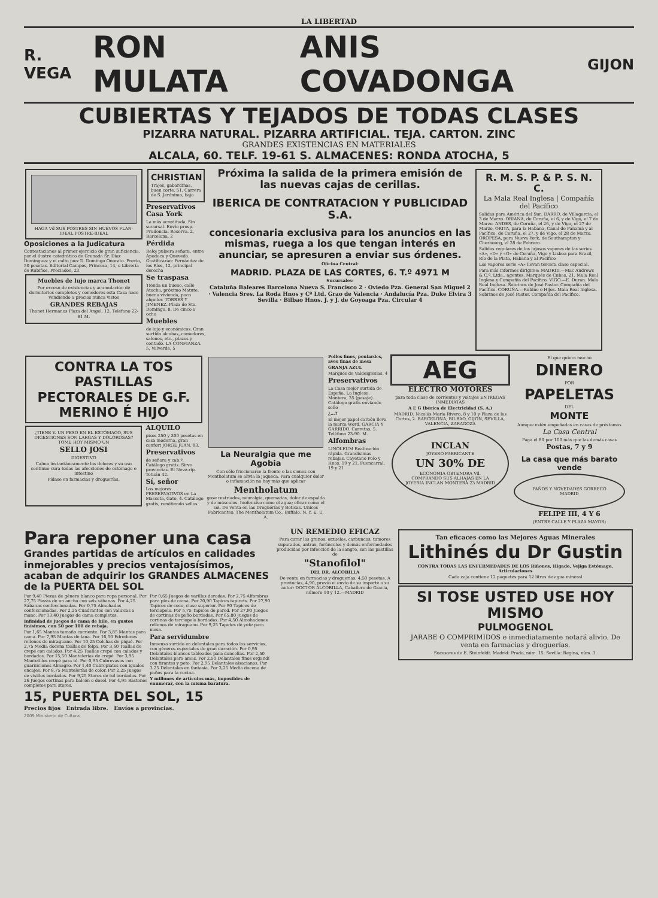LA LIBERTAD
R. VEGA
RON MULATA ANIS COVADONGA
GIJON
CUBIERTAS Y TEJADOS DE TODAS CLASES
PIZARRA NATURAL. PIZARRA ARTIFICIAL. TEJA. CARTON. ZINC
GRANDES EXISTENCIAS EN MATERIALES
ALCALA, 60. TELF. 19-61 S. ALMACENES: RONDA ATOCHA, 5
HAGA Vd SUS POSTRES SIN HUEVOS FLAN-IDEAL POSTRE-IDEAL
Oposiciones a la Judicatura
Contestaciones al primer ejercicio de gran suficiencia, por el ilustre catedrático de Granada Sr. Díaz Domínguez y el culto juez D. Domingo Onorato. Precio, 50 pesetas. Editorial Campos, Princesa, 14, o Librería de Rubiños, Preciados, 23.
Muebles de lujo marca Thonet
Por exceso de existencias y acumulación de dormitorios completos y comedores esta Casa hace vendiendo a precios nunca vistos
GRANDES REBAJAS
Thonet Hermanos Plaza del Angel, 12. Teléfono 22-81 M.
CHRISTIAN
Trajes, gabardinas, buen corte. 51, Carrera de S. Jerónimo, bajo
Preservativos Casa York
La más acreditada. Sin sucursal. Envío prosp. Prudencia. Reserva. 2, Barcelona, 2
Pérdida
Reloj pulsera señora, entre Apodaca y Quevedo. Gratificarán: Fernández de los Ríos, 12, principal derecha
Se traspasa
Tienda un bueno, calle Atocha, próximo Matute, buena vivienda, poco alquiler. TORRES Y JIMENEZ. Plaza de Sto. Domingo, 8. De cinco a ocho
Muebles
de lujo y económicos. Gran surtido alcobas, comedores, salones, etc., plazos y contado. LA CONFIANZA. 5, Valverde, 5
Próxima la salida de la primera emisión de las nuevas cajas de cerillas.
IBERICA DE CONTRATACION Y PUBLICIDAD S.A.
concesionaria exclusiva para los anuncios en las mismas, ruega a los que tengan interés en anunciar, se apresuren a enviar sus órdenes.
Oficina Central:
MADRID. PLAZA DE LAS CORTES, 6. T.º 4971 M
Sucursales:
Cataluña Baleares Barcelona Nueva S. Francisco 2 · Oviedo Pza. General San Miguel 2 · Valencia Sres. La Roda Hnos y Cª Ltd. Grao de Valencia · Andalucía Pza. Duke Elvira 3 Sevilla · Bilbao Hnos. J. y J. de Goyoaga Pza. Circular 4
R. M. S. P. & P. S. N. C.
La Mala Real Inglesa | Compañía del Pacífico
Salidas para América del Sur: DARRO, de Villagarcía, el 3 de Marzo. ORIANA, de Coruña, el 6, y de Vigo, el 7 de Marzo. ANDES, de Coruña, el 26, y de Vigo, el 27 de Marzo. ORITA, para la Habana, Canal de Panamá y al Pacífico, de Coruña, el 27, y de Vigo, el 28 de Marzo. OROPESA, para Nueva York, de Southampton y Cherbourg, el 28 de Febrero.
Salidas regulares de los lujosos vapores de las series «A», «D» y «O» de Coruña, Vigo y Lisboa para Brasil, Río de la Plata, Habana y al Pacífico
Los vapores serie «A» llevan tercera clase especial.
Para más informes dirigirse: MADRID.—Mac Andrews & C.ª, Ltda., agentes. Marqués de Cubas, 21. Mala Real Inglesa y Compañía del Pacífico. VIGO.—E. Durán. Mala Real Inglesa. Sobrinos de José Pastor. Compañía del Pacífico. CORUÑA.—Rubine e Hijos. Mala Real Inglesa. Sobrinos de José Pastor. Compañía del Pacífico.
CONTRA LA TOS PASTILLAS PECTORALES DE G.F. MERINO É HIJO
¿TIENE V. UN PESO EN EL ESTÓMAGO, SUS DIGESTIONES SON LARGAS Y DOLOROSAS? TOME HOY MISMO UN
SELLO JOSI
DIGESTIVO
Calma instantáneamente los dolores y su uso continuo cura todas las afecciones de estómago e intestino
Pídase en farmacias y droguerías.
ALQUILO
pisos 250 y 300 pesetas en casa moderna, gran confort JORGE JUAN, 83.
Preservativos
de señora y cab.º. Catálogo gratis. Sirvo provincias. El Neve-rip. Tetuán 42.
Sí, señor
Los mejores PRESERVATIVOS en La Mascota, Gato, 4. Catálogo gratis, remitiendo sellos.
La Neuralgia que me Agobia
Con sólo friccionarse la frente e las sienes con Mentholatum se alivia la jaqueca. Para cualquier dolor o inflamación no hay más que aplicar
Mentholatum
gose restriados, neuralgia, quemadas, dolor de espalda y de músculos. Inofensivo como el agua; eficaz como el sol. De venta en las Droguerías y Boticas. Unicos Fabricantes: The Mentholatum Co., Buffalo, N. Y. E. U. A.
Pollos finos, poulardes, aves finas de mesa
GRANJA AZUL
Marqués de Valdeiglesias, 4
Preservativos
La Casa mejor surtida de España, La Inglesa. Montera, 35 (pasaje). Catálogo gratis enviando sello
¿...?
El mejor papel carbón lleva la marca Word. GARCIA Y GARRIDO. Carretas, 5. Teléfono 23-90. M.
Alfombras
LINOLEUM Realización rápida. Grandísimas rebajas. Cayetano Polo y Hnos. 19 y 21, Fuencarral, 19 y 21
AEG
ELECTRO MOTORES
para toda clase de corrientes y voltajes ENTREGAS INMEDIATAS
A E G Ibérica de Electricidad (S. A.)
MADRID: Nicolás María Rivero, 8 y 10 y Plaza de las Cortes, 2. BARCELONA, BILBAO, GIJON, SEVILLA, VALENCIA, ZARAGOZA
INCLAN
JOYERO FABRICANTE
UN 30% DE
ECONOMIA OBTENDRA Vd. COMPRANDO SUS ALHAJAS EN LA JOYERIA INCLAN MONTERA 23 MADRID
El que quiera mucho
DINERO
POR
PAPELETAS
DEL
MONTE
Aunque estén empeñadas en casas de préstamos
La Casa Central
Paga el 80 por 100 más que las demás casas
Postas, 7 y 9
La casa que más barato vende
PAÑOS Y NOVEDADES GORRECO MADRID
FELIPE III, 4 Y 6
(ENTRE CALLE Y PLAZA MAYOR)
Para reponer una casa
Grandes partidas de artículos en calidades inmejorables y precios ventajosísimos, acaban de adquirir los GRANDES ALMACENES de la PUERTA DEL SOL
Por 9,40 Piezas de género blanco para ropa personal. Por 27,75 Piezas de un ancho con seis sábanas. Por 4,25 Sábanas confeccionadas. Por 0,75 Almohadas confeccionadas. Por 2,25 Cuadrantes con valuicas a mano. Por 13,40 Juegos de cama completos.
Infinidad de juegos de cama de hilo, en gustos finísimos, con 50 por 100 de rebaja.
Por 1,65 Mantas tamaño corriente. Por 3,85 Mantas para cama. Por 7,95 Mantas de lana. Por 16,50 Edredones rellenos de miraguano. Por 10,25 Colchas de piqué. Por 2,75 Media docena toallas de felpa. Por 3,60 Toallas de crepé con calados. Por 4,25 Toallas crepé con calados y bordados. Por 15,50 Mantelerías de crepé. Por 3,95 Mantelillos crepé para té. Por 0,95 Cubrevasos con guarniciones Almagro. Por 1,40 Cubrepiatos con iguales encajes. Por 8,75 Mantelerías de color. Por 2,25 Juegos de visillos bordados. Por 9,25 Stores de tul bordados. Por 26 Juegos cortinas para balcón o dosel. Por 4,95 Bastones completos para stores.
Por 0,65 Juegos de varillas doradas. Por 2,75 Alfombras para pies de cama. Por 20,90 Tapices tapirets. Por 27,90 Tapices de coco, clase superior. Por 90 Tapices de terciopelo. Por 5,75 Tapices de pared. Por 27,90 Juegos de cortinas de paño bordadas. Por 65,80 Juegos de cortinas de terciopelo bordadas. Por 4,50 Almohadones rellenos de miraguano. Por 9,25 Tapetes de yute para mesa.
Para servidumbre
Inmenso surtido en delantales para todos los servicios, con géneros especiales de gran duración. Por 0,95 Delantales blancos tableados para doncellas. Por 2,50 Delantales para amas. Por 2,50 Delantales finos organdí con tirantes y peto. Por 2,95 Delantales alsacianos. Por 3,25 Delantales en fantasía. Por 3,25 Media docena de paños para la cocina.
Y millones de artículos más, imposibles de enumerar, con la misma baratura.
15, PUERTA DEL SOL, 15
Precios fijos Entrada libre. Envíos a provincias.
UN REMEDIO EFICAZ
Para curar los granos, orzuelos, carbuncos, tumores supurados, antrax, forúnculos y demás enfermedades producidas por infección de la sangre, son las pastillas de
"Stanofilol"
DEL DR. ALCOBILLA
De venta en farmacias y droguerías, 4,50 pesetas. A provincias, 4,90, previo el envío de su importe a su autor: DOCTOR ALCOBILLA, Caballero de Gracia, número 10 y 12.—MADRID
Tan eficaces como las Mejores Aguas Minerales
Lithinés du Dr Gustin
CONTRA TODAS LAS ENFERMEDADES DE LOS Riñones, Hígado, Vejiga Estómago, Articulaciones
Cada caja contiene 12 paquetes para 12 litros de agua mineral
SI TOSE USTED USE HOY MISMO
PULMOGENOL
JARABE O COMPRIMIDOS e inmediatamente notará alivio. De venta en farmacias y droguerías.
Sucesores de E. Steinfeldt. Madrid: Prado, núm. 15. Sevilla: Regina, núm. 3.
2009 Ministerio de Cultura